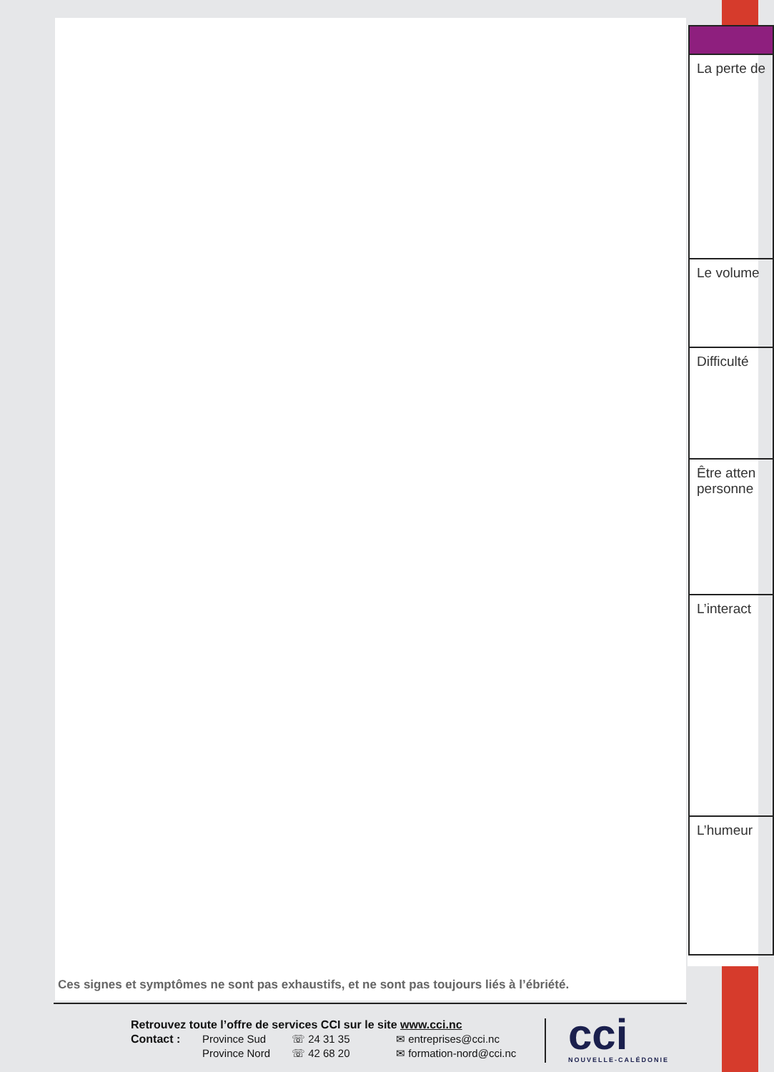| La perte de |
| Le volume |
| Difficulté |
| Être atten personne |
| L’interact |
| L’humeur |
Ces signes et symptômes ne sont pas exhaustifs, et ne sont pas toujours liés à l’ébriété.
Retrouvez toute l’offre de services CCI sur le site www.cci.nc
Contact : Province Sud ☏ 24 31 35 ✉ entreprises@cci.nc Province Nord ☏ 42 68 20 ✉ formation-nord@cci.nc
cci
NOUVELLE-CALÉDONIE